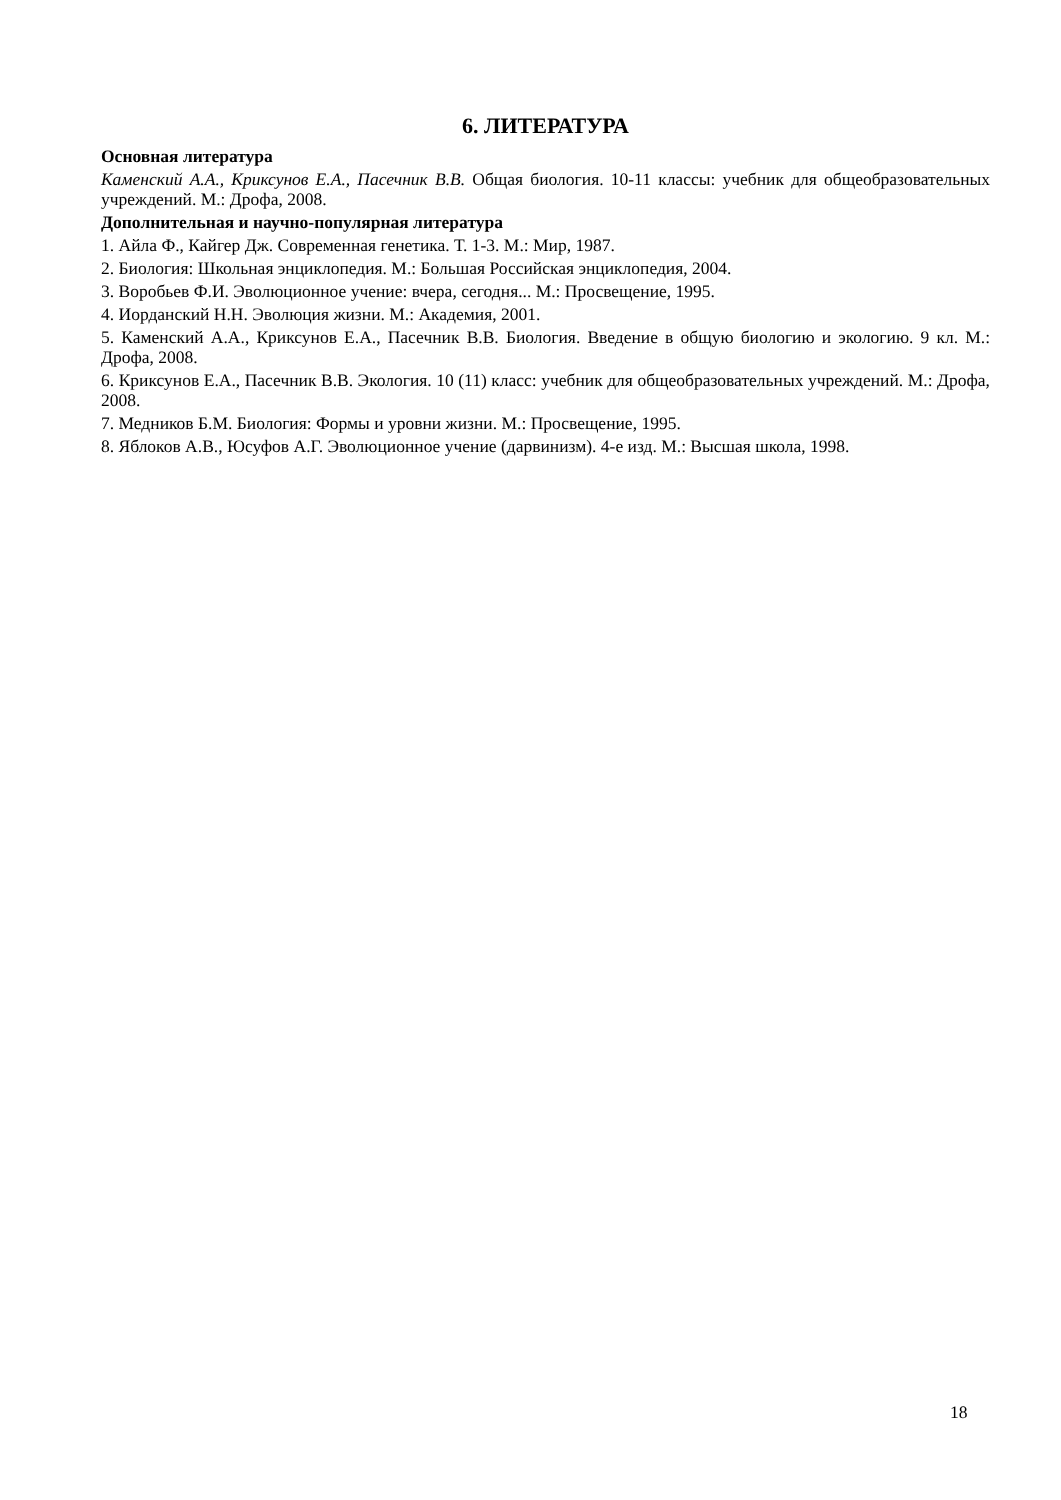6. ЛИТЕРАТУРА
Основная литература
Каменский А.А., Криксунов Е.А., Пасечник В.В. Общая биология. 10-11 классы: учебник для общеобразовательных учреждений. М.: Дрофа, 2008.
Дополнительная и научно-популярная литература
1. Айла Ф., Кайгер Дж. Современная генетика. Т. 1-3. М.: Мир, 1987.
2. Биология: Школьная энциклопедия. М.: Большая Российская энциклопедия, 2004.
3. Воробьев Ф.И. Эволюционное учение: вчера, сегодня... М.: Просвещение, 1995.
4. Иорданский Н.Н. Эволюция жизни. М.: Академия, 2001.
5. Каменский А.А., Криксунов Е.А., Пасечник В.В. Биология. Введение в общую биологию и экологию. 9 кл. М.: Дрофа, 2008.
6. Криксунов Е.А., Пасечник В.В. Экология. 10 (11) класс: учебник для общеобразовательных учреждений. М.: Дрофа, 2008.
7. Медников Б.М. Биология: Формы и уровни жизни. М.: Просвещение, 1995.
8. Яблоков А.В., Юсуфов А.Г. Эволюционное учение (дарвинизм). 4-е изд. М.: Высшая школа, 1998.
18